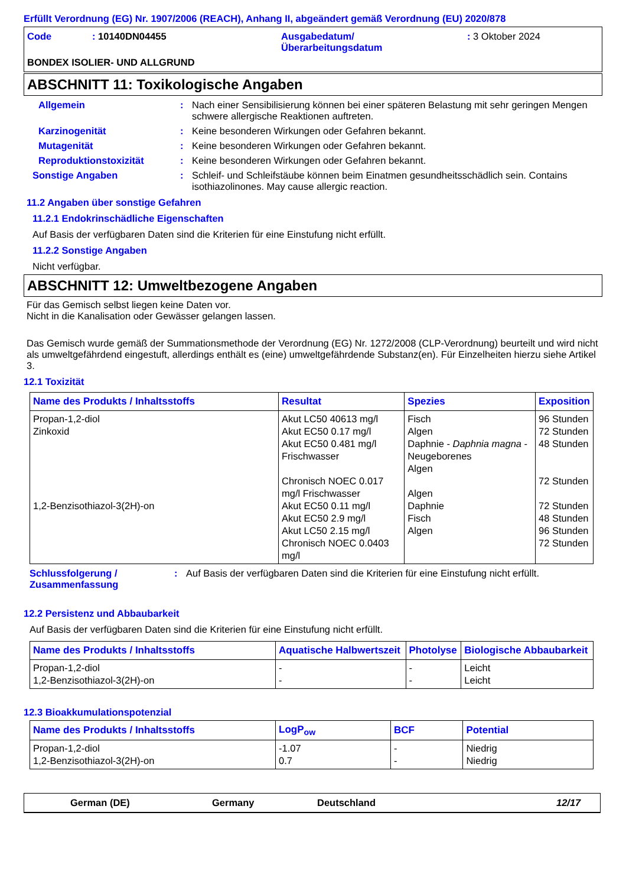Erfüllt Verordnung (EG) Nr. 1907/2006 (REACH), Anhang II, abgeändert gemäß Verordnung (EU) 2020/878
Code : 10140DN04455 Ausgabedatum/
Überarbeitungsdatum
: 3 Oktober 2024
BONDEX ISOLIER- UND ALLGRUND
ABSCHNITT 11: Toxikologische Angaben
Allgemein : Nach einer Sensibilisierung können bei einer späteren Belastung mit sehr geringen Mengen schwere allergische Reaktionen auftreten.
Karzinogenität : Keine besonderen Wirkungen oder Gefahren bekannt.
Mutagenität : Keine besonderen Wirkungen oder Gefahren bekannt.
Reproduktionstoxizität : Keine besonderen Wirkungen oder Gefahren bekannt.
Sonstige Angaben : Schleif- und Schleifstäube können beim Einatmen gesundheitsschädlich sein. Contains isothiazolinones. May cause allergic reaction.
11.2 Angaben über sonstige Gefahren
11.2.1 Endokrinschädliche Eigenschaften
Auf Basis der verfügbaren Daten sind die Kriterien für eine Einstufung nicht erfüllt.
11.2.2 Sonstige Angaben
Nicht verfügbar.
ABSCHNITT 12: Umweltbezogene Angaben
Für das Gemisch selbst liegen keine Daten vor.
Nicht in die Kanalisation oder Gewässer gelangen lassen.
Das Gemisch wurde gemäß der Summationsmethode der Verordnung (EG) Nr. 1272/2008 (CLP-Verordnung) beurteilt und wird nicht als umweltgefährdend eingestuft, allerdings enthält es (eine) umweltgefährdende Substanz(en). Für Einzelheiten hierzu siehe Artikel 3.
12.1 Toxizität
| Name des Produkts / Inhaltsstoffs | Resultat | Spezies | Exposition |
| --- | --- | --- | --- |
| Propan-1,2-diol Zinkoxid 1,2-Benzisothiazol-3(2H)-on | Akut LC50 40613 mg/l Akut EC50 0.17 mg/l Akut EC50 0.481 mg/l Frischwasser Chronisch NOEC 0.017 mg/l Frischwasser Akut EC50 0.11 mg/l Akut EC50 2.9 mg/l Akut LC50 2.15 mg/l Chronisch NOEC 0.0403 mg/l | Fisch Algen Daphnie - Daphnia magna - Neugeborenes Algen Algen Daphnie Fisch Algen | 96 Stunden 72 Stunden 48 Stunden 72 Stunden 72 Stunden 48 Stunden 96 Stunden 72 Stunden |
Schlussfolgerung / Zusammenfassung
: Auf Basis der verfügbaren Daten sind die Kriterien für eine Einstufung nicht erfüllt.
12.2 Persistenz und Abbaubarkeit
Auf Basis der verfügbaren Daten sind die Kriterien für eine Einstufung nicht erfüllt.
| Name des Produkts / Inhaltsstoffs | Aquatische Halbwertszeit | Photolyse | Biologische Abbaubarkeit |
| --- | --- | --- | --- |
| Propan-1,2-diol 1,2-Benzisothiazol-3(2H)-on | - - | - - | Leicht Leicht |
12.3 Bioakkumulationspotenzial
| Name des Produkts / Inhaltsstoffs | LogP<sub>ow</sub> | BCF | Potential |
| --- | --- | --- | --- |
| Propan-1,2-diol 1,2-Benzisothiazol-3(2H)-on | -1.07 0.7 | - - | Niedrig Niedrig |
German (DE) Germany Deutschland 12/17